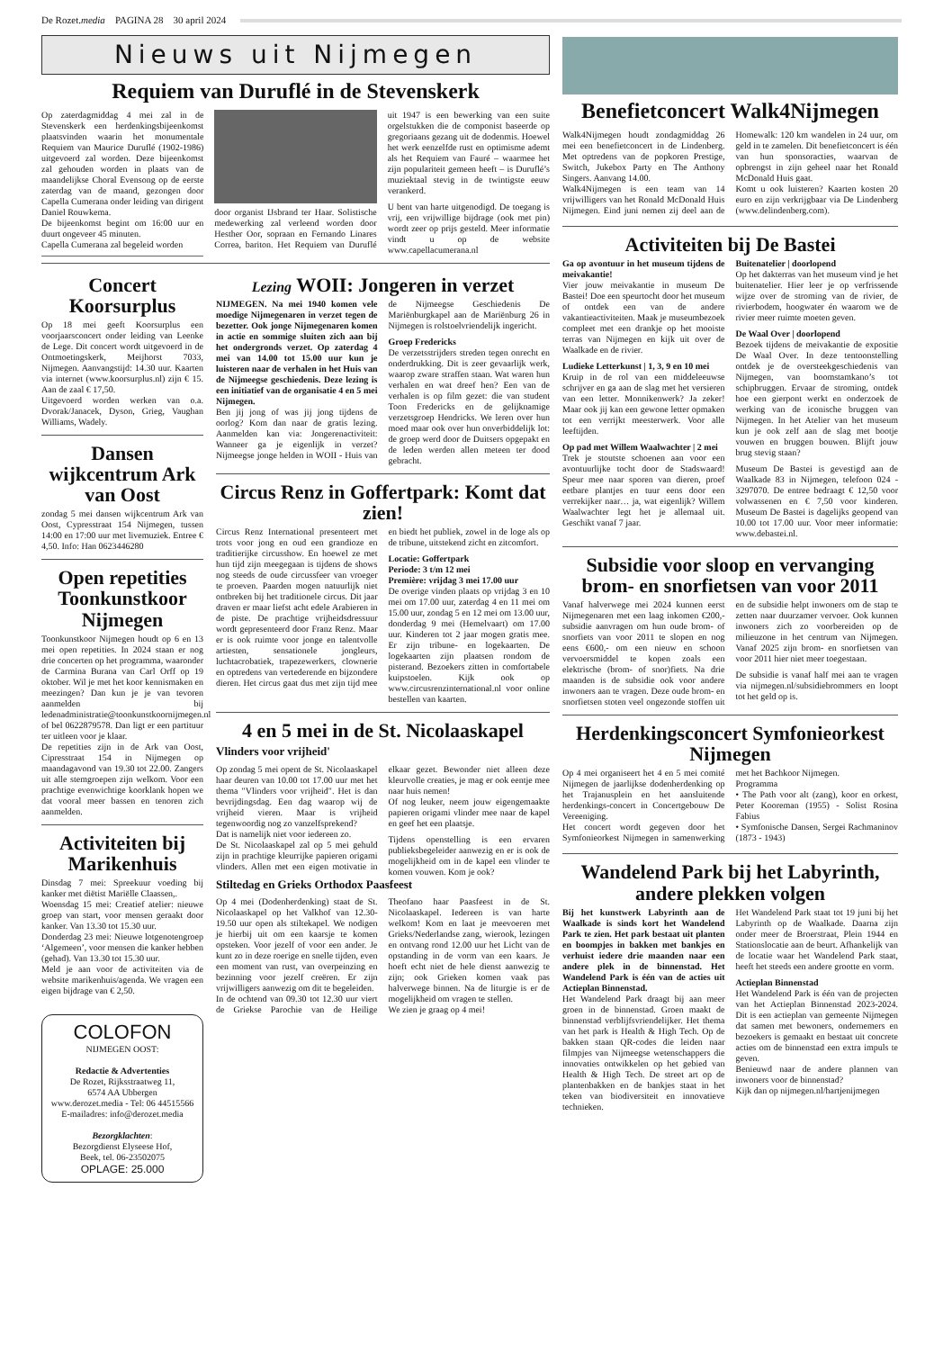De Rozet.media PAGINA 28 30 april 2024
Nieuws uit Nijmegen
Requiem van Duruflé in de Stevenskerk
Op zaterdagmiddag 4 mei zal in de Stevenskerk een herdenkingsbijeenkomst plaatsvinden waarin het monumentale Requiem van Maurice Duruflé (1902-1986) uitgevoerd zal worden. Deze bijeenkomst zal gehouden worden in plaats van de maandelijkse Choral Evensong op de eerste zaterdag van de maand, gezongen door Capella Cumerana onder leiding van dirigent Daniel Rouwkema.
De bijeenkomst begint om 16:00 uur en duurt ongeveer 45 minuten.
Capella Cumerana zal begeleid worden
door organist IJsbrand ter Haar. Solistische medewerking zal verleend worden door Hesther Oor, sopraan en Fernando Linares Correa, bariton. Het Requiem van Duruflé uit 1947 is een bewerking van een suite orgelstukken die de componist baseerde op gregoriaans gezang uit de dodenmis. Hoewel het werk eenzelfde rust en optimisme ademt als het Requiem van Fauré – waarmee het zijn populariteit gemeen heeft – is Duruflé’s muziektaal stevig in de twintigste eeuw verankerd.
U bent van harte uitgenodigd. De toegang is vrij, een vrijwillige bijdrage (ook met pin) wordt zeer op prijs gesteld. Meer informatie vindt u op de website www.capellacumerana.nl
Concert Koorsurplus
Op 18 mei geeft Koorsurplus een voorjaarsconcert onder leiding van Leenke de Lege. Dit concert wordt uitgevoerd in de Ontmoetingskerk, Meijhorst 7033, Nijmegen. Aanvangstijd: 14.30 uur. Kaarten via internet (www.koorsurplus.nl) zijn € 15. Aan de zaal € 17,50.
Uitgevoerd worden werken van o.a. Dvorak/Janacek, Dyson, Grieg, Vaughan Williams, Wadely.
Dansen wijkcentrum Ark van Oost
zondag 5 mei dansen wijkcentrum Ark van Oost, Cypresstraat 154 Nijmegen, tussen 14:00 en 17:00 uur met livemuziek. Entree € 4,50. Info: Han 0623446280
Open repetities Toonkunstkoor Nijmegen
Toonkunstkoor Nijmegen houdt op 6 en 13 mei open repetities. In 2024 staan er nog drie concerten op het programma, waaronder de Carmina Burana van Carl Orff op 19 oktober. Wil je met het koor kennismaken en meezingen? Dan kun je je van tevoren aanmelden bij ledenadministratie@toonkunstkoornijmegen.nl of bel 0622879578. Dan ligt er een partituur ter uitleen voor je klaar.
De repetities zijn in de Ark van Oost, Cipresstraat 154 in Nijmegen op maandagavond van 19.30 tot 22.00. Zangers uit alle stemgroepen zijn welkom. Voor een prachtige evenwichtige koorklank hopen we dat vooral meer bassen en tenoren zich aanmelden.
Activiteiten bij Marikenhuis
Dinsdag 7 mei: Spreekuur voeding bij kanker met diëtist Mariëlle Claassen,.
Woensdag 15 mei: Creatief atelier: nieuwe groep van start, voor mensen geraakt door kanker. Van 13.30 tot 15.30 uur.
Donderdag 23 mei: Nieuwe lotgenotengroep ‘Algemeen’, voor mensen die kanker hebben (gehad). Van 13.30 tot 15.30 uur.
Meld je aan voor de activiteiten via de website marikenhuis/agenda. We vragen een eigen bijdrage van € 2,50.
COLOFON
NIJMEGEN OOST:
Redactie & Advertenties
De Rozet, Rijksstraatweg 11,
6574 AA Ubbergen
www.derozet.media - Tel: 06 44515566
E-mailadres: info@derozet.media
Bezorgklachten:
Bezorgdienst Elyseese Hof,
Beek, tel. 06-23502075
OPLAGE: 25.000
Lezing WOII: Jongeren in verzet
NIJMEGEN. Na mei 1940 komen vele moedige Nijmegenaren in verzet tegen de bezetter. Ook jonge Nijmegenaren komen in actie en sommige sluiten zich aan bij het ondergronds verzet. Op zaterdag 4 mei van 14.00 tot 15.00 uur kun je luisteren naar de verhalen in het Huis van de Nijmeegse geschiedenis. Deze lezing is een initiatief van de organisatie 4 en 5 mei Nijmegen.
Ben jij jong of was jij jong tijdens de oorlog? Kom dan naar de gratis lezing. Aanmelden kan via: Jongerenactiviteit: Wanneer ga je eigenlijk in verzet? Nijmeegse jonge helden in WOII - Huis van de Nijmeegse Geschiedenis De Mariënburgkapel aan de Mariënburg 26 in Nijmegen is rolstoelvriendelijk ingericht.
Groep Fredericks
De verzetsstrijders streden tegen onrecht en onderdrukking. Dit is zeer gevaarlijk werk, waarop zware straffen staan. Wat waren hun verhalen en wat dreef hen? Een van de verhalen is op film gezet: die van student Toon Fredericks en de gelijknamige verzetsgroep Hendricks. We leren over hun moed maar ook over hun onverbiddelijk lot: de groep werd door de Duitsers opgepakt en de leden werden allen meteen ter dood gebracht.
Circus Renz in Goffertpark: Komt dat zien!
Circus Renz International presenteert met trots voor jong en oud een grandioze en traditierijke circusshow. En hoewel ze met hun tijd zijn meegegaan is tijdens de shows nog steeds de oude circussfeer van vroeger te proeven. Paarden mogen natuurlijk niet ontbreken bij het traditionele circus. Dit jaar draven er maar liefst acht edele Arabieren in de piste. De prachtige vrijheidsdressuur wordt gepresenteerd door Franz Renz. Maar er is ook ruimte voor jonge en talentvolle artiesten, sensationele jongleurs, luchtacrobatiek, trapezewerkers, clownerie en optredens van vertederende en bijzondere dieren. Het circus gaat dus met zijn tijd mee en biedt het publiek, zowel in de loge als op de tribune, uitstekend zicht en zitcomfort.
Locatie: Goffertpark
Periode: 3 t/m 12 mei
Première: vrijdag 3 mei 17.00 uur
De overige vinden plaats op vrijdag 3 en 10 mei om 17.00 uur, zaterdag 4 en 11 mei om 15.00 uur, zondag 5 en 12 mei om 13.00 uur, donderdag 9 mei (Hemelvaart) om 17.00 uur. Kinderen tot 2 jaar mogen gratis mee. Er zijn tribune- en logekaarten. De logekaarten zijn plaatsen rondom de pisterand. Bezoekers zitten in comfortabele kuipstoelen. Kijk ook op www.circusrenzinternational.nl voor online bestellen van kaarten.
4 en 5 mei in de St. Nicolaaskapel
Vlinders voor vrijheid'
Op zondag 5 mei opent de St. Nicolaaskapel haar deuren van 10.00 tot 17.00 uur met het thema "Vlinders voor vrijheid". Het is dan bevrijdingsdag. Een dag waarop wij de vrijheid vieren. Maar is vrijheid tegenwoordig nog zo vanzelfsprekend?
Dat is namelijk niet voor iedereen zo.
De St. Nicolaaskapel zal op 5 mei gehuld zijn in prachtige kleurrijke papieren origami vlinders. Allen met een eigen motivatie in elkaar gezet. Bewonder niet alleen deze kleurvolle creaties, je mag er ook eentje mee naar huis nemen!
Of nog leuker, neem jouw eigengemaakte papieren origami vlinder mee naar de kapel en geef het een plaatsje.
Tijdens openstelling is een ervaren publieksbegeleider aanwezig en er is ook de mogelijkheid om in de kapel een vlinder te komen vouwen. Kom je ook?
Stiltedag en Grieks Orthodox Paasfeest
Op 4 mei (Dodenherdenking) staat de St. Nicolaaskapel op het Valkhof van 12.30-19.50 uur open als stiltekapel. We nodigen je hierbij uit om een kaarsje te komen opsteken. Voor jezelf of voor een ander. Je kunt zo in deze roerige en snelle tijden, even een moment van rust, van overpeinzing en bezinning voor jezelf creëren. Er zijn vrijwilligers aanwezig om dit te begeleiden.
In de ochtend van 09.30 tot 12.30 uur viert de Griekse Parochie van de Heilige Theofano haar Paasfeest in de St. Nicolaaskapel. Iedereen is van harte welkom! Kom en laat je meevoeren met Grieks/Nederlandse zang, wierook, lezingen en ontvang rond 12.00 uur het Licht van de opstanding in de vorm van een kaars. Je hoeft echt niet de hele dienst aanwezig te zijn; ook Grieken komen vaak pas halverwege binnen. Na de liturgie is er de mogelijkheid om vragen te stellen.
We zien je graag op 4 mei!
Benefietconcert Walk4Nijmegen
Walk4Nijmegen houdt zondagmiddag 26 mei een benefietconcert in de Lindenberg. Met optredens van de popkoren Prestige, Switch, Jukebox Party en The Anthony Singers. Aanvang 14.00.
Walk4Nijmegen is een team van 14 vrijwilligers van het Ronald McDonald Huis Nijmegen. Eind juni nemen zij deel aan de Homewalk: 120 km wandelen in 24 uur, om geld in te zamelen. Dit benefietconcert is één van hun sponsoracties, waarvan de opbrengst in zijn geheel naar het Ronald McDonald Huis gaat.
Komt u ook luisteren? Kaarten kosten 20 euro en zijn verkrijgbaar via De Lindenberg (www.delindenberg.com).
Activiteiten bij De Bastei
Ga op avontuur in het museum tijdens de meivakantie!
Vier jouw meivakantie in museum De Bastei! Doe een speurtocht door het museum of ontdek een van de andere vakantieactiviteiten. Maak je museumbezoek compleet met een drankje op het mooiste terras van Nijmegen en kijk uit over de Waalkade en de rivier.
Ludieke Letterkunst | 1, 3, 9 en 10 mei
Kruip in de rol van een middeleeuwse schrijver en ga aan de slag met het versieren van een letter. Monnikenwerk? Ja zeker! Maar ook jij kan een gewone letter opmaken tot een verrijkt meesterwerk. Voor alle leeftijden.
Op pad met Willem Waalwachter | 2 mei
Trek je stoutste schoenen aan voor een avontuurlijke tocht door de Stadswaard! Speur mee naar sporen van dieren, proef eetbare plantjes en tuur eens door een verrekijker naar… ja, wat eigenlijk? Willem Waalwachter legt het je allemaal uit. Geschikt vanaf 7 jaar.
Buitenatelier | doorlopend
Op het dakterras van het museum vind je het buitenatelier. Hier leer je op verfrissende wijze over de stroming van de rivier, de rivierbodem, hoogwater én waarom we de rivier meer ruimte moeten geven.
De Waal Over | doorlopend
Bezoek tijdens de meivakantie de expositie De Waal Over. In deze tentoonstelling ontdek je de oversteekgeschiedenis van Nijmegen, van boomstamkano’s tot schipbruggen. Ervaar de stroming, ontdek hoe een gierpont werkt en onderzoek de werking van de iconische bruggen van Nijmegen. In het Atelier van het museum kun je ook zelf aan de slag met bootje vouwen en bruggen bouwen. Blijft jouw brug stevig staan?
Museum De Bastei is gevestigd aan de Waalkade 83 in Nijmegen, telefoon 024 - 3297070. De entree bedraagt € 12,50 voor volwassenen en € 7,50 voor kinderen. Museum De Bastei is dagelijks geopend van 10.00 tot 17.00 uur. Voor meer informatie: www.debastei.nl.
Subsidie voor sloop en vervanging brom- en snorfietsen van voor 2011
Vanaf halverwege mei 2024 kunnen eerst Nijmegenaren met een laag inkomen €200,- subsidie aanvragen om hun oude brom- of snorfiets van voor 2011 te slopen en nog eens €600,- om een nieuw en schoon vervoersmiddel te kopen zoals een elektrische (brom- of snor)fiets. Na drie maanden is de subsidie ook voor andere inwoners aan te vragen. Deze oude brom- en snorfietsen stoten veel ongezonde stoffen uit en de subsidie helpt inwoners om de stap te zetten naar duurzamer vervoer. Ook kunnen inwoners zich zo voorbereiden op de milieuzone in het centrum van Nijmegen. Vanaf 2025 zijn brom- en snorfietsen van voor 2011 hier niet meer toegestaan.
De subsidie is vanaf half mei aan te vragen via nijmegen.nl/subsidiebrommers en loopt tot het geld op is.
Herdenkingsconcert Symfonieorkest Nijmegen
Op 4 mei organiseert het 4 en 5 mei comité Nijmegen de jaarlijkse dodenherdenking op het Trajanusplein en het aansluitende herdenkings-concert in Concertgebouw De Vereeniging.
Het concert wordt gegeven door het Symfonieorkest Nijmegen in samenwerking met het Bachkoor Nijmegen.
Programma
• The Path voor alt (zang), koor en orkest, Peter Kooreman (1955) - Solist Rosina Fabius
• Symfonische Dansen, Sergei Rachmaninov (1873 - 1943)
Wandelend Park bij het Labyrinth, andere plekken volgen
Bij het kunstwerk Labyrinth aan de Waalkade is sinds kort het Wandelend Park te zien. Het park bestaat uit planten en boompjes in bakken met bankjes en verhuist iedere drie maanden naar een andere plek in de binnenstad. Het Wandelend Park is één van de acties uit Actieplan Binnenstad.
Het Wandelend Park draagt bij aan meer groen in de binnenstad. Groen maakt de binnenstad verblijfsvriendelijker. Het thema van het park is Health & High Tech. Op de bakken staan QR-codes die leiden naar filmpjes van Nijmeegse wetenschappers die innovaties ontwikkelen op het gebied van Health & High Tech. De street art op de plantenbakken en de bankjes staat in het teken van biodiversiteit en innovatieve technieken.
Het Wandelend Park staat tot 19 juni bij het Labyrinth op de Waalkade. Daarna zijn onder meer de Broerstraat, Plein 1944 en Stationslocatie aan de beurt. Afhankelijk van de locatie waar het Wandelend Park staat, heeft het steeds een andere grootte en vorm.
Actieplan Binnenstad
Het Wandelend Park is één van de projecten van het Actieplan Binnenstad 2023-2024. Dit is een actieplan van gemeente Nijmegen dat samen met bewoners, ondernemers en bezoekers is gemaakt en bestaat uit concrete acties om de binnenstad een extra impuls te geven.
Benieuwd naar de andere plannen van inwoners voor de binnenstad?
Kijk dan op nijmegen.nl/hartjenijmegen